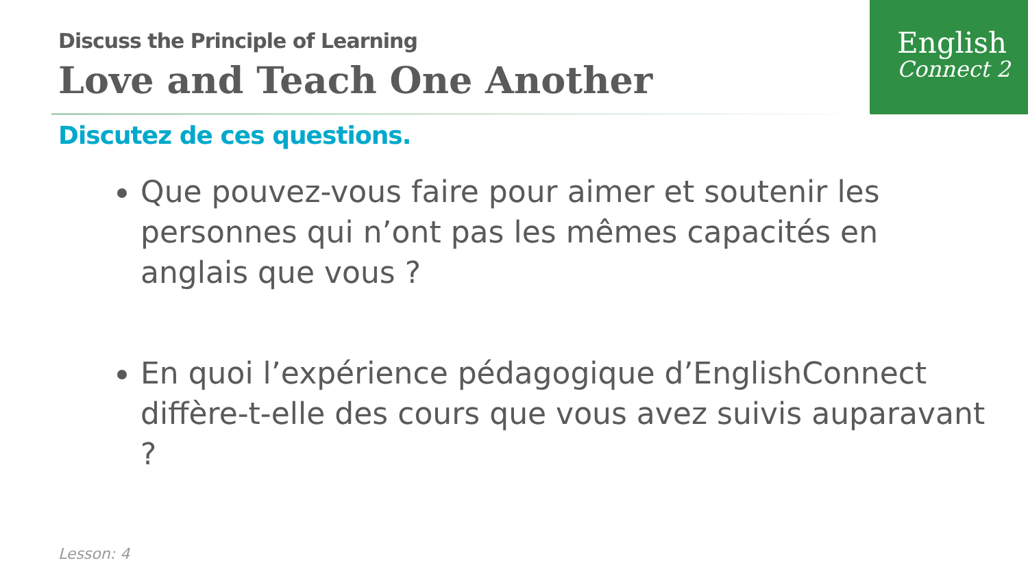English
Connect 2
Discuss the Principle of Learning
Love and Teach One Another
Discutez de ces questions.
Que pouvez-vous faire pour aimer et soutenir les personnes qui n’ont pas les mêmes capacités en anglais que vous ?
En quoi l’expérience pédagogique d’EnglishConnect diffère-t-elle des cours que vous avez suivis auparavant ?
Lesson: 4